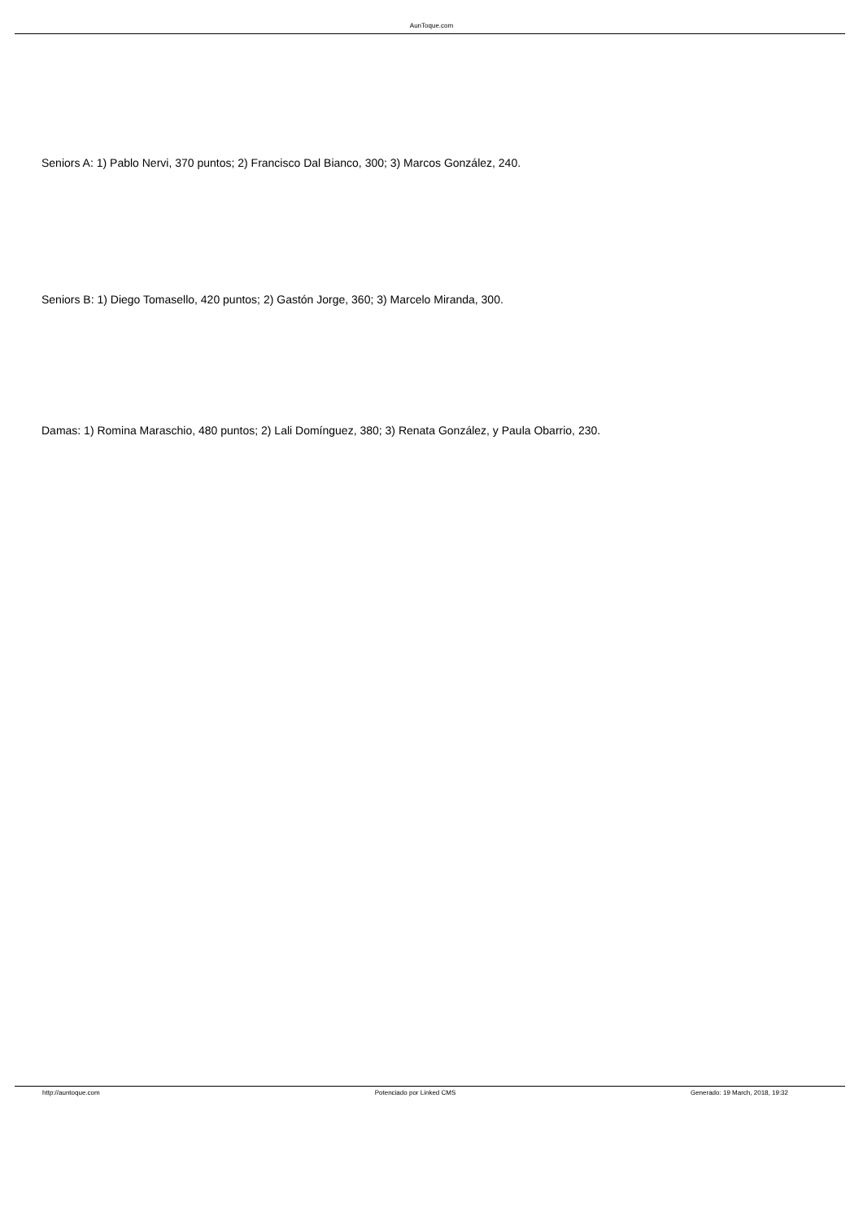AunToque.com
Seniors A: 1) Pablo Nervi, 370 puntos; 2) Francisco Dal Bianco, 300; 3) Marcos González, 240.
Seniors B: 1) Diego Tomasello, 420 puntos; 2) Gastón Jorge, 360; 3) Marcelo Miranda, 300.
Damas: 1) Romina Maraschio, 480 puntos; 2) Lali Domínguez, 380; 3) Renata González, y Paula Obarrio, 230.
http://auntoque.com Potenciado por Linked CMS Generado: 19 March, 2018, 19:32